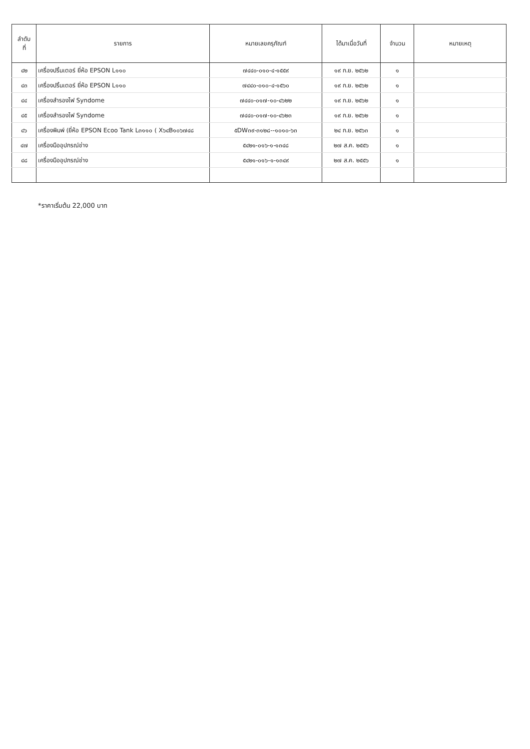| ลำดับ ที่ | รายการ | หมายเลขครุภัณฑ์ | ได้มาเมื่อวันที่ | จำนวน | หมายเหตุ |
| --- | --- | --- | --- | --- | --- |
| ๔๒ | เครื่องปริ้นเตอร์ ยี่ห้อ EPSON L๑๑๐ | ๗๔๔๐-๐๑๐-๔-๑๕๕๙ | ๑๙ ก.ย. ๒๕๖๒ | ๑ | |
| ๔๓ | เครื่องปริ้นเตอร์ ยี่ห้อ EPSON L๑๑๐ | ๗๔๔๐-๐๑๐-๔-๑๕๖๐ | ๑๙ ก.ย. ๒๕๖๒ | ๑ | |
| ๔๔ | เครื่องสำรองไฟ Syndome | ๗๔๔๐-๐๑๗-๑๐-๔๖๒๒ | ๑๙ ก.ย. ๒๕๖๒ | ๑ | |
| ๔๕ | เครื่องสำรองไฟ Syndome | ๗๔๔๐-๐๑๗-๑๐-๔๖๒๓ | ๑๙ ก.ย. ๒๕๖๒ | ๑ | |
| ๔๖ | เครื่องพิมพ์ (ยี่ห้อ EPSON Ecoo Tank L๓๑๑๐ ( X๖๔B๑๐๖๗๔๘ | ๕DW๓๙-๓๑๒๘--๑๐๑๐-๖๓ | ๒๔ ก.ย. ๒๕๖๓ | ๑ | |
| ๔๗ | เครื่องมืออุปกรณ์ช่าง | ๕๔๒๑-๐๑๖-๑-๑๓๔๘ | ๒๗ ส.ค. ๒๕๕๖ | ๑ | |
| ๔๘ | เครื่องมืออุปกรณ์ช่าง | ๕๔๒๑-๐๑๖-๑-๑๓๔๙ | ๒๗ ส.ค. ๒๕๕๖ | ๑ | |
*ราคาเริ่มต้น 22,000 บาท